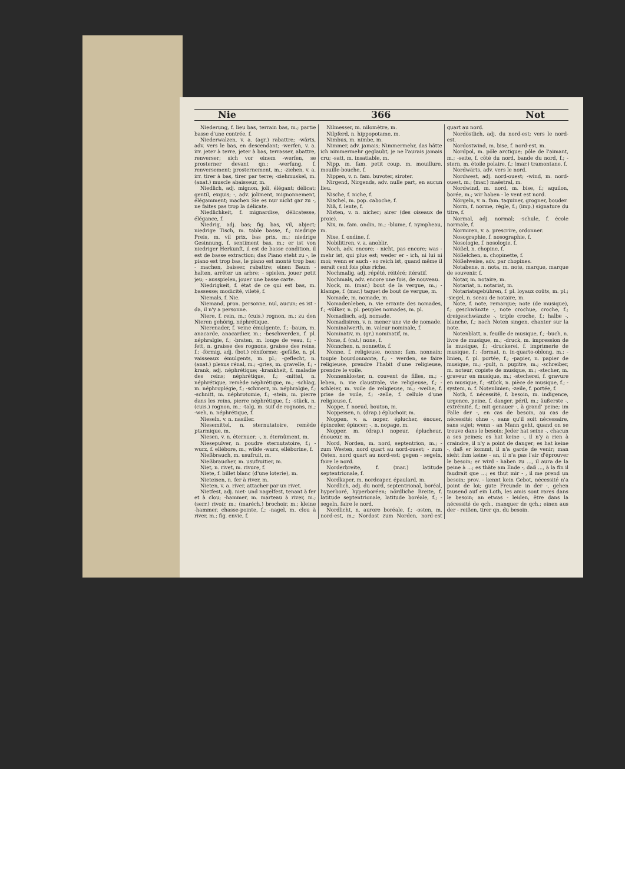Nie 366 Not
Niederung, f. lieu bas, terrain bas, m.; partie basse d'une contrée, f.
Niederwalzen, v. a. (agr.) rabattre; -wärts, adv. vers le bas, en descendant; -werfen, v. a. irr. jeter à terre, jeter à bas, terrasser, abattre, renverser; sich vor einem -werfen, se prosterner devant qn.; -werfung, f. renversement; prosternement, m.; -ziehen, v. a. irr. tirer à bas, tirer par terre; -ziehmuskel, m. (anat.) muscle abaisseur, m.
Niedlich, adj. mignon, joli, élégant; délicat; gentil, exquis; -, adv. joliment, mignonnement, élégamment; machen Sie es nur nicht gar zu -, ne faites pas trop la délicate.
Niedlichkeit, f. mignardise, délicatesse, élégance, f.
Niedrig, adj. bas; fig. bas, vil, abject; niedrige Tisch, m. table basse, f.; niedrige Preis, m. vil prix, bas prix, m.; niedrige Gesinnung, f. sentiment bas, m.; er ist von niedriger Herkunft, il est de basse condition, il est de basse extraction; das Piano steht zu -, le piano est trop bas, le piano est monté trop bas; - machen, baisser, rabattre; einen Baum - halten, arrêter un arbre; - spielen, jouer petit jeu; - ausspielen, jouer une basse carte.
Niedrigkeit, f. état de ce qui est bas, m. bassesse; modicité, vileté, f.
Niemals, f. Nie.
Niemand, pron. personne, nul, aucun; es ist - da, il n'y a personne.
Niere, f. rein, m.; (cuis.) rognon, m.; zu den Nieren gehörig, néphrétique.
Nierenader, f. veine émulgente, f.; -baum, m. anacarde, anacardier, m.; -beschwerden, f. pl. néphralgie, f.; -braten, m. longe de veau, f.; -fett, n. graisse des rognons, graisse des reins, f.; -förmig, adj. (bot.) réniforme; -gefäße, n. pl. vaisseaux émulgents, m. pl.; -geflecht, n. (anat.) plexus rénal, m.; -gries, m. gravelle, f.; -krank, adj. néphrétique; -krankheit, f. maladie des reins; néphrétique, f.; -mittel, n. néphrétique, remède néphrétique, m.; -schlag, m. néphroplégie, f.; -schmerz, m. néphralgie, f.; -schnitt, m. néphrotomie, f.; -stein, m. pierre dans les reins, pierre néphrétique, f.; -stück, n. (cuis.) rognon, m.; -talg, m. suif de rognons, m.; -weh, n. néphrétique, f.
Nieseln, v. n. nasiller.
Niesemittel, n. sternutatoire, remède ptarmique, m.
Niesen, v. n. éternuer; -, n. éternûment, m.
Niesepulver, n. poudre sternutatoire, f.; -wurz, f. ellébore, m.; wilde -wurz, elléborine, f.
Nießbrauch, m. usufruit, m.
Nießbraucher, m. usufruitier, m.
Niet, n. rivet, m. rivure, f.
Niete, f. billet blanc (d'une loterie), m.
Nieteisen, n. fer à river, m.
Nieten, v. a. river, attacher par un rivet.
Nietfest, adj. niet- und nagelfest, tenant à fer et à clou; -hammer, m. marteau à river, m.; (serr.) rivoir, m.; (maréch.) brochoir, m.; kleine -hammer, chasse-pointe, f.; -nagel, m. clou à river, m.; fig. envie, f.
Nilmesser, m. nilomètre, m.
Nilpferd, n. hippopotame, m.
Nimbus, m. nimbe, m.
Nimmer, adv. jamais; Nimmermehr, das hätte ich nimmermehr geglaubt, je ne l'aurais jamais cru; -satt, m. insatiable, m.
Nipp, m. fam. petit coup, m. mouillure, mouille-bouche, f.
Nippen, v. n. fam. buvoter, siroter.
Nirgend, Nirgends, adv. nulle part, en aucun lieu.
Nische, f. niche, f.
Nischel, m. pop. caboche, f.
Niß, f. lente, f.
Nisten, v. n. nicher; airer (des oiseaux de proie).
Nix, m. fam. ondin, m.; -blume, f. nympheau, m.
Nixe, f. ondine, f.
Nobilitiren, v. a. anoblir.
Noch, adv. encore; - nicht, pas encore; was - mehr ist, qui plus est; weder er - ich, ni lui ni moi; wenn er auch - so reich ist, quand même il serait cent fois plus riche.
Nochmalig, adj. répété, réitéré; itératif.
Nochmals, adv. encore une fois, de nouveau.
Nock, m. (mar.) bout de la vergue, m.; -klampe, f. (mar.) taquet de bout de vergue, m.
Nomade, m. nomade, m.
Nomadenleben, n. vie errante des nomades, f.; -völker, n. pl. peuples nomades, m. pl.
Nomadisch, adj. nomade.
Nomadisiren, v. n. mener une vie de nomade.
Nominalwerth, m. valeur nominale, f.
Nominativ, m. (gr.) nominatif, m.
None, f. (cat.) none, f.
Nönnchen, n. nonnette, f.
Nonne, f. religieuse, nonne; fam. nonnain; toupie bourdonnante, f.; - werden, se faire religieuse, prendre l'habit d'une religieuse, prendre le voile.
Nonnenkloster, n. couvent de filles, m.; -leben, n. vie claustrale, vie religieuse, f.; -schleier, m. voile de religieuse, m.; -weihe, f. prise de voile, f.; -zelle, f. cellule d'une religieuse, f.
Noppe, f. noeud, bouton, m.
Noppeisen, n. (drap.) épluchoir, m.
Noppen, v. a. noper, éplucher, énouer, épinceler, épincer; -, n. nopage, m.
Nopper, m. (drap.) nopeur, éplucheur, énoueur, m.
Nord, Norden, m. nord, septentrion, m.; - zum Westen, nord quart au nord-ouest; - zum Osten, nord quart au nord-est; gegen - segeln, faire le nord.
Norderbreite, f. (mar.) latitude septentrionale, f.
Nordkaper, m. nordcaper, épaulard, m.
Nordlich, adj. du nord, septentrional, boréal, hyperboré, hyperboréen; nördliche Breite, f. latitude septentrionale, latitude boréale, f.; - segeln, faire le nord.
Nordlicht, n. aurore boréale, f.; -osten, m. nord-est, m.; Nordost zum Norden, nord-est quart au nord.
Nordöstlich, adj. du nord-est; vers le nord-est.
Nordostwind, m. bise, f. nord-est, m.
Nordpol, m. pôle arctique; pôle de l'aimant, m.; -seite, f. côté du nord, bande du nord, f.; -stern, m. étoile polaire, f.; (mar.) tramontane, f.
Nordwärts, adv. vers le nord.
Nordwest, adj. nord-ouest; -wind, m. nord-ouest, m.; (mar.) maëstral, m.
Nordwind, m. nord, m. bise, f.; aquilon, borée, m.; wir haben - le vent est nord.
Nörgeln, v. n. fam. taquiner, grogner, bouder.
Norm, f. norme, règle, f.; (imp.) signature du titre, f.
Normal, adj. normal; -schule, f. école normale, f.
Normiren, v. a. prescrire, ordonner.
Nosographie, f. nosographie, f.
Nosologie, f. nosologie, f.
Nößel, n. chopine, f.
Nößelchen, n. chopinette, f.
Nößelweise, adv. par chopines.
Notabene, n. nota, m. note, marque, marque de souvenir, f.
Notar, m. notaire, m.
Notariat, n. notariat, m.
Notariatsgebühren, f. pl. loyaux coûts, m. pl.; -siegel, n. sceau de notaire, m.
Note, f. note, remarque; note (de musique), f.; geschwänzte -, note crochue, croche, f.; dreigeschwänzte -, triple croche, f.; halbe -, blanche, f.; nach Noten singen, chanter sur la note.
Notenblatt, n. feuille de musique, f.; -buch, n. livre de musique, m.; -druck, m. impression de la musique, f.; -druckerei, f. imprimerie de musique, f.; -format, n. in-quarto-oblong, m.; -linien, f. pl. portée, f.; -papier, n. papier de musique, m.; -pult, n. pupitre, m.; -schreiber, m. noteur, copiste de musique, m.; -stecher, m. graveur en musique, m.; -stecherei, f. gravure en musique, f.; -stück, n. pièce de musique, f.; -system, n. f. Notenlinien; -zeile, f. portée, f.
Noth, f. nécessité, f. besoin, m. indigence, urgence, peine, f. danger, péril, m.; äußerste -, extrémité, f.; mit genauer -, à grand' peine; im Falle der -, en cas de besoin, au cas de nécessité; ohne -, sans qu'il soit nécessaire, sans sujet; wenn - an Mann geht, quand on se trouve dans le besoin; Jeder hat seine -, chacun a ses peines; es hat keine -, il n'y a rien à craindre, il n'y a point de danger; es hat keine -, daß er kommt, il n'a garde de venir; man sieht ihm keine - an, il n'a pas l'air d'éprouver le besoin; er wird - haben zu ..., il aura de la peine à ...; es thäte am Ende -, daß ..., à la fin il faudrait que ...; es thut mir - , il me prend un besoin; prov. - kennt kein Gebot, nécessité n'a point de loi; gute Freunde in der -, gehen tausend auf ein Loth, les amis sont rares dans le besoin; an etwas - leiden, être dans la nécessité de qch., manquer de qch.; einen aus der - reißen, tirer qn. du besoin.